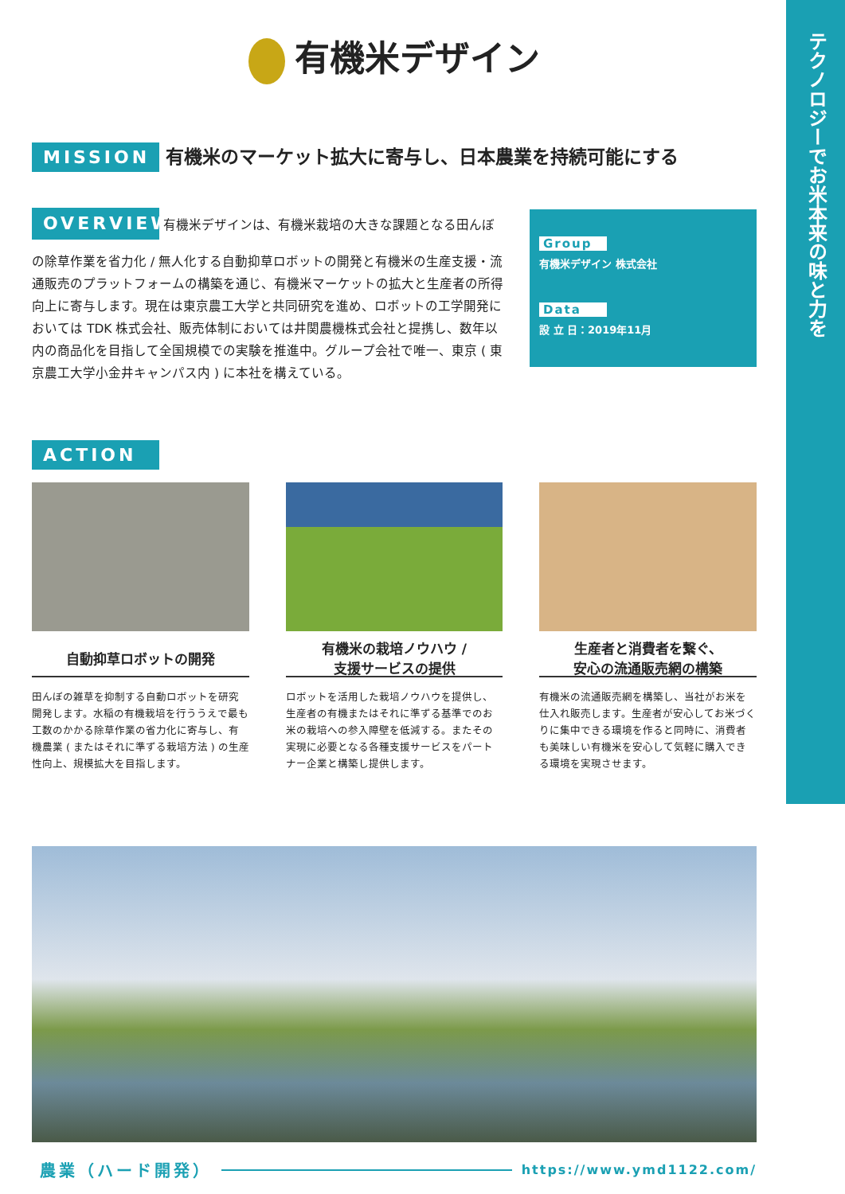テクノロジーでお米本来の味と力を
有機米デザイン
MISSION 有機米のマーケット拡大に寄与し、日本農業を持続可能にする
OVERVIEW
有機米デザインは、有機米栽培の大きな課題となる田んぼの除草作業を省力化 / 無人化する自動抑草ロボットの開発と有機米の生産支援・流通販売のプラットフォームの構築を通じ、有機米マーケットの拡大と生産者の所得向上に寄与します。現在は東京農工大学と共同研究を進め、ロボットの工学開発においては TDK 株式会社、販売体制においては井関農機株式会社と提携し、数年以内の商品化を目指して全国規模での実験を推進中。グループ会社で唯一、東京 ( 東京農工大学小金井キャンパス内 ) に本社を構えている。
Group
有機米デザイン 株式会社
Data
設 立 日：2019年11月
ACTION
自動抑草ロボットの開発
田んぼの雑草を抑制する自動ロボットを研究開発します。水稲の有機栽培を行ううえで最も工数のかかる除草作業の省力化に寄与し、有機農業 ( またはそれに準ずる栽培方法 ) の生産性向上、規模拡大を目指します。
有機米の栽培ノウハウ /
支援サービスの提供
ロボットを活用した栽培ノウハウを提供し、生産者の有機またはそれに準ずる基準でのお米の栽培への参入障壁を低減する。またその実現に必要となる各種支援サービスをパートナー企業と構築し提供します。
生産者と消費者を繋ぐ、
安心の流通販売網の構築
有機米の流通販売網を構築し、当社がお米を仕入れ販売します。生産者が安心してお米づくりに集中できる環境を作ると同時に、消費者も美味しい有機米を安心して気軽に購入できる環境を実現させます。
農業（ハード開発） https://www.ymd1122.com/